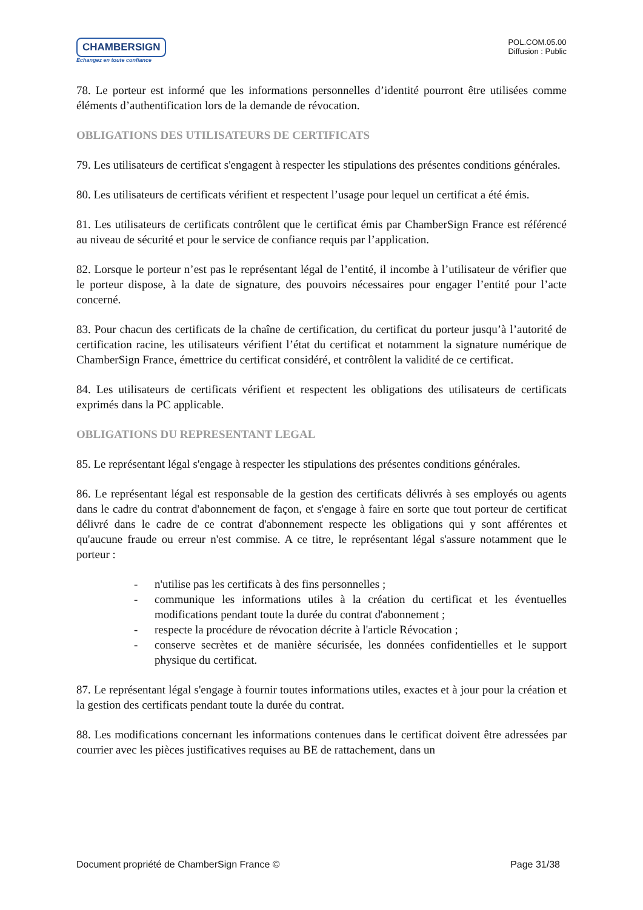CHAMBERSIGN
Echangez en toute confiance
POL.COM.05.00
Diffusion : Public
78. Le porteur est informé que les informations personnelles d’identité pourront être utilisées comme éléments d’authentification lors de la demande de révocation.
OBLIGATIONS DES UTILISATEURS DE CERTIFICATS
79. Les utilisateurs de certificat s'engagent à respecter les stipulations des présentes conditions générales.
80. Les utilisateurs de certificats vérifient et respectent l’usage pour lequel un certificat a été émis.
81. Les utilisateurs de certificats contrôlent que le certificat émis par ChamberSign France est référencé au niveau de sécurité et pour le service de confiance requis par l’application.
82. Lorsque le porteur n’est pas le représentant légal de l’entité, il incombe à l’utilisateur de vérifier que le porteur dispose, à la date de signature, des pouvoirs nécessaires pour engager l’entité pour l’acte concerné.
83. Pour chacun des certificats de la chaîne de certification, du certificat du porteur jusqu’à l’autorité de certification racine, les utilisateurs vérifient l’état du certificat et notamment la signature numérique de ChamberSign France, émettrice du certificat considéré, et contrôlent la validité de ce certificat.
84. Les utilisateurs de certificats vérifient et respectent les obligations des utilisateurs de certificats exprimés dans la PC applicable.
OBLIGATIONS DU REPRESENTANT LEGAL
85. Le représentant légal s'engage à respecter les stipulations des présentes conditions générales.
86. Le représentant légal est responsable de la gestion des certificats délivrés à ses employés ou agents dans le cadre du contrat d'abonnement de façon, et s'engage à faire en sorte que tout porteur de certificat délivré dans le cadre de ce contrat d'abonnement respecte les obligations qui y sont afférentes et qu'aucune fraude ou erreur n'est commise. A ce titre, le représentant légal s'assure notamment que le porteur :
- n'utilise pas les certificats à des fins personnelles ;
- communique les informations utiles à la création du certificat et les éventuelles modifications pendant toute la durée du contrat d'abonnement ;
- respecte la procédure de révocation décrite à l'article Révocation ;
- conserve secrètes et de manière sécurisée, les données confidentielles et le support physique du certificat.
87. Le représentant légal s'engage à fournir toutes informations utiles, exactes et à jour pour la création et la gestion des certificats pendant toute la durée du contrat.
88. Les modifications concernant les informations contenues dans le certificat doivent être adressées par courrier avec les pièces justificatives requises au BE de rattachement, dans un
Document propriété de ChamberSign France © Page 31/38